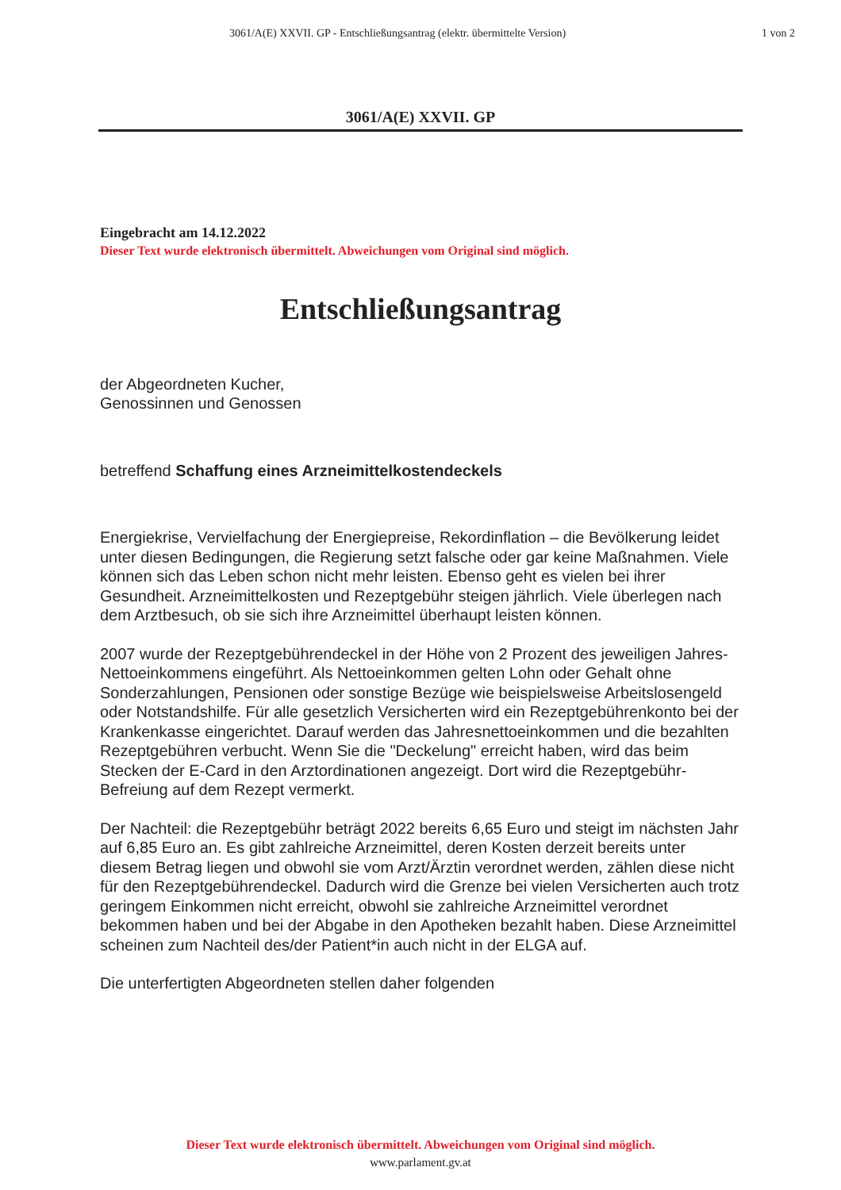3061/A(E) XXVII. GP - Entschließungsantrag (elektr. übermittelte Version)
1 von 2
3061/A(E) XXVII. GP
Eingebracht am 14.12.2022
Dieser Text wurde elektronisch übermittelt. Abweichungen vom Original sind möglich.
Entschließungsantrag
der Abgeordneten Kucher,
Genossinnen und Genossen
betreffend Schaffung eines Arzneimittelkostendeckels
Energiekrise, Vervielfachung der Energiepreise, Rekordinflation – die Bevölkerung leidet unter diesen Bedingungen, die Regierung setzt falsche oder gar keine Maßnahmen. Viele können sich das Leben schon nicht mehr leisten. Ebenso geht es vielen bei ihrer Gesundheit. Arzneimittelkosten und Rezeptgebühr steigen jährlich. Viele überlegen nach dem Arztbesuch, ob sie sich ihre Arzneimittel überhaupt leisten können.
2007 wurde der Rezeptgebührendeckel in der Höhe von 2 Prozent des jeweiligen Jahres-Nettoeinkommens eingeführt. Als Nettoeinkommen gelten Lohn oder Gehalt ohne Sonderzahlungen, Pensionen oder sonstige Bezüge wie beispielsweise Arbeitslosengeld oder Notstandshilfe. Für alle gesetzlich Versicherten wird ein Rezeptgebührenkonto bei der Krankenkasse eingerichtet. Darauf werden das Jahresnettoeinkommen und die bezahlten Rezeptgebühren verbucht. Wenn Sie die "Deckelung" erreicht haben, wird das beim Stecken der E-Card in den Arztordinationen angezeigt. Dort wird die Rezeptgebühr-Befreiung auf dem Rezept vermerkt.
Der Nachteil: die Rezeptgebühr beträgt 2022 bereits 6,65 Euro und steigt im nächsten Jahr auf 6,85 Euro an. Es gibt zahlreiche Arzneimittel, deren Kosten derzeit bereits unter diesem Betrag liegen und obwohl sie vom Arzt/Ärztin verordnet werden, zählen diese nicht für den Rezeptgebührendeckel. Dadurch wird die Grenze bei vielen Versicherten auch trotz geringem Einkommen nicht erreicht, obwohl sie zahlreiche Arzneimittel verordnet bekommen haben und bei der Abgabe in den Apotheken bezahlt haben. Diese Arzneimittel scheinen zum Nachteil des/der Patient*in auch nicht in der ELGA auf.
Die unterfertigten Abgeordneten stellen daher folgenden
Dieser Text wurde elektronisch übermittelt. Abweichungen vom Original sind möglich.
www.parlament.gv.at